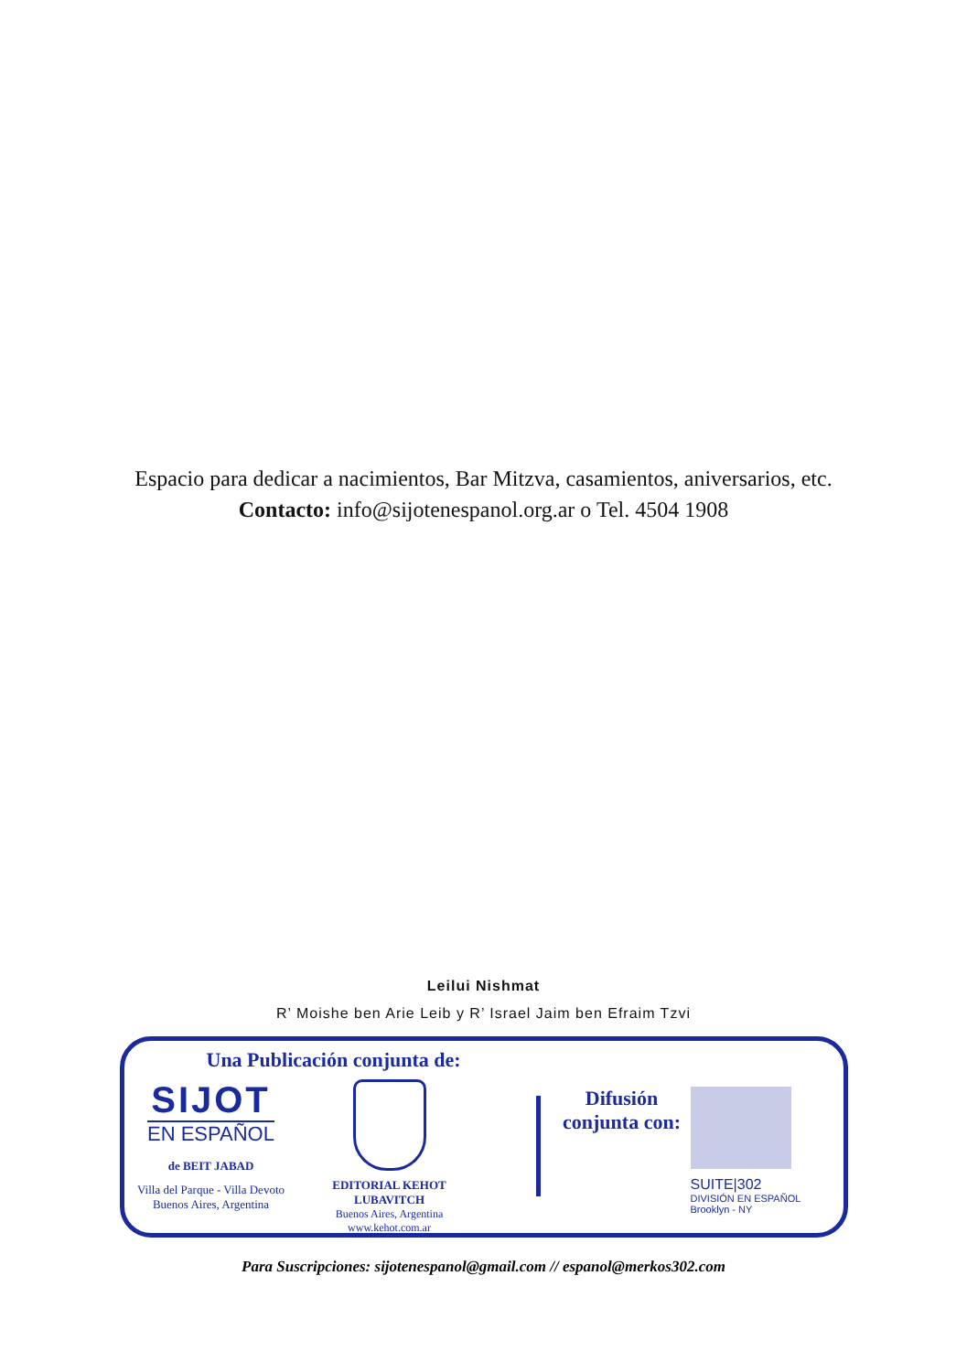Espacio para dedicar a nacimientos, Bar Mitzva, casamientos, aniversarios, etc.
Contacto: info@sijotenespanol.org.ar o Tel. 4504 1908
Leilui Nishmat
R’ Moishe ben Arie Leib y R’ Israel Jaim ben Efraim Tzvi
Una Publicación conjunta de:
SIJOT
EN ESPAÑOL
de BEIT JABAD
Villa del Parque - Villa Devoto
Buenos Aires, Argentina
EDITORIAL KEHOT LUBAVITCH
Buenos Aires, Argentina
www.kehot.com.ar
Difusión
conjunta con:
SUITE|302
DIVISIÓN EN ESPAÑOL
Brooklyn - NY
Para Suscripciones: sijotenespanol@gmail.com // espanol@merkos302.com